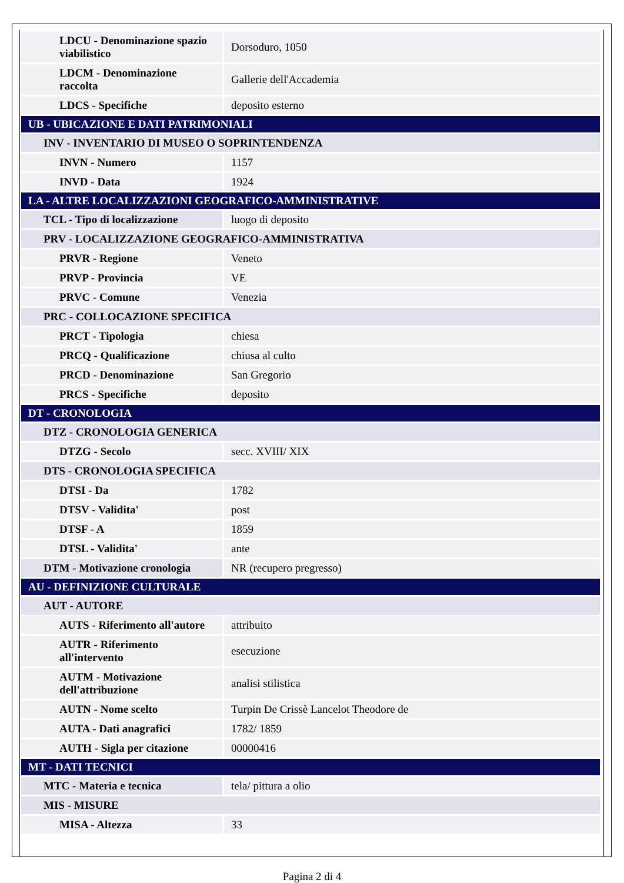| LDCU - Denominazione spazio viabilistico | Dorsoduro, 1050 |
| LDCM - Denominazione raccolta | Gallerie dell'Accademia |
| LDCS - Specifiche | deposito esterno |
| UB - UBICAZIONE E DATI PATRIMONIALI | |
| INV - INVENTARIO DI MUSEO O SOPRINTENDENZA | |
| INVN - Numero | 1157 |
| INVD - Data | 1924 |
| LA - ALTRE LOCALIZZAZIONI GEOGRAFICO-AMMINISTRATIVE | |
| TCL - Tipo di localizzazione | luogo di deposito |
| PRV - LOCALIZZAZIONE GEOGRAFICO-AMMINISTRATIVA | |
| PRVR - Regione | Veneto |
| PRVP - Provincia | VE |
| PRVC - Comune | Venezia |
| PRC - COLLOCAZIONE SPECIFICA | |
| PRCT - Tipologia | chiesa |
| PRCQ - Qualificazione | chiusa al culto |
| PRCD - Denominazione | San Gregorio |
| PRCS - Specifiche | deposito |
| DT - CRONOLOGIA | |
| DTZ - CRONOLOGIA GENERICA | |
| DTZG - Secolo | secc. XVIII/ XIX |
| DTS - CRONOLOGIA SPECIFICA | |
| DTSI - Da | 1782 |
| DTSV - Validita' | post |
| DTSF - A | 1859 |
| DTSL - Validita' | ante |
| DTM - Motivazione cronologia | NR (recupero pregresso) |
| AU - DEFINIZIONE CULTURALE | |
| AUT - AUTORE | |
| AUTS - Riferimento all'autore | attribuito |
| AUTR - Riferimento all'intervento | esecuzione |
| AUTM - Motivazione dell'attribuzione | analisi stilistica |
| AUTN - Nome scelto | Turpin De Crissè Lancelot Theodore de |
| AUTA - Dati anagrafici | 1782/ 1859 |
| AUTH - Sigla per citazione | 00000416 |
| MT - DATI TECNICI | |
| MTC - Materia e tecnica | tela/ pittura a olio |
| MIS - MISURE | |
| MISA - Altezza | 33 |
Pagina 2 di 4